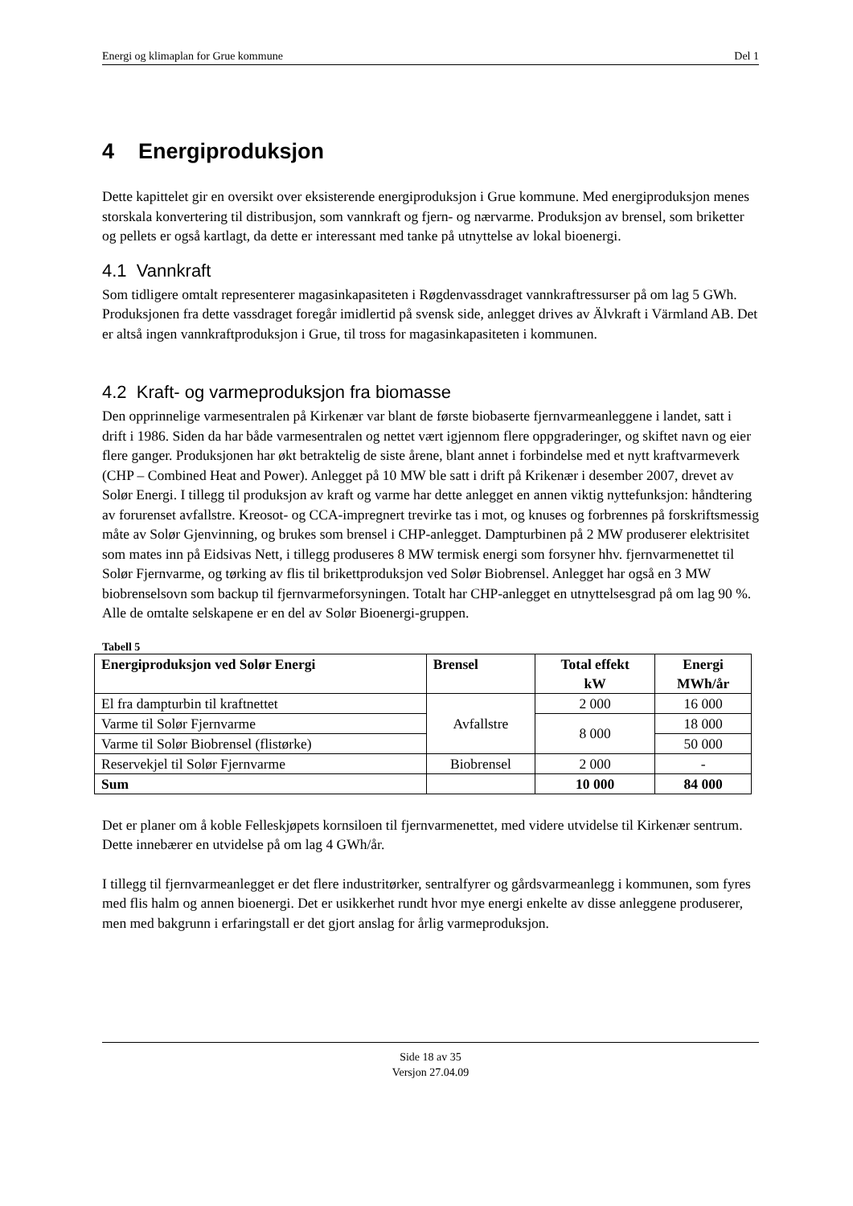Energi og klimaplan for Grue kommune Del 1
4 Energiproduksjon
Dette kapittelet gir en oversikt over eksisterende energiproduksjon i Grue kommune. Med energiproduksjon menes storskala konvertering til distribusjon, som vannkraft og fjern- og nærvarme. Produksjon av brensel, som briketter og pellets er også kartlagt, da dette er interessant med tanke på utnyttelse av lokal bioenergi.
4.1 Vannkraft
Som tidligere omtalt representerer magasinkapasiteten i Røgdenvassdraget vannkraftressurser på om lag 5 GWh. Produksjonen fra dette vassdraget foregår imidlertid på svensk side, anlegget drives av Älvkraft i Värmland AB. Det er altså ingen vannkraftproduksjon i Grue, til tross for magasinkapasiteten i kommunen.
4.2 Kraft- og varmeproduksjon fra biomasse
Den opprinnelige varmesentralen på Kirkenær var blant de første biobaserte fjernvarmeanleggene i landet, satt i drift i 1986. Siden da har både varmesentralen og nettet vært igjennom flere oppgraderinger, og skiftet navn og eier flere ganger. Produksjonen har økt betraktelig de siste årene, blant annet i forbindelse med et nytt kraftvarmeverk (CHP – Combined Heat and Power). Anlegget på 10 MW ble satt i drift på Krikenær i desember 2007, drevet av Solør Energi. I tillegg til produksjon av kraft og varme har dette anlegget en annen viktig nyttefunksjon: håndtering av forurenset avfallstre. Kreosot- og CCA-impregnert trevirke tas i mot, og knuses og forbrennes på forskriftsmessig måte av Solør Gjenvinning, og brukes som brensel i CHP-anlegget. Dampturbinen på 2 MW produserer elektrisitet som mates inn på Eidsivas Nett, i tillegg produseres 8 MW termisk energi som forsyner hhv. fjernvarmenettet til Solør Fjernvarme, og tørking av flis til brikettproduksjon ved Solør Biobrensel. Anlegget har også en 3 MW biobrenselsovn som backup til fjernvarmeforsyningen. Totalt har CHP-anlegget en utnyttelsesgrad på om lag 90 %. Alle de omtalte selskapene er en del av Solør Bioenergi-gruppen.
Tabell 5
| Energiproduksjon ved Solør Energi | Brensel | Total effekt kW | Energi MWh/år |
| --- | --- | --- | --- |
| El fra dampturbin til kraftnettet | Avfallstre | 2 000 | 16 000 |
| Varme til Solør Fjernvarme | | 8 000 | 18 000 |
| Varme til Solør Biobrensel (flistørke) | | | 50 000 |
| Reservekjel til Solør Fjernvarme | Biobrensel | 2 000 | - |
| Sum | | 10 000 | 84 000 |
Det er planer om å koble Felleskjøpets kornsiloen til fjernvarmenettet, med videre utvidelse til Kirkenær sentrum. Dette innebærer en utvidelse på om lag 4 GWh/år.
I tillegg til fjernvarmeanlegget er det flere industritørker, sentralfyrer og gårdsvarmeanlegg i kommunen, som fyres med flis halm og annen bioenergi. Det er usikkerhet rundt hvor mye energi enkelte av disse anleggene produserer, men med bakgrunn i erfaringstall er det gjort anslag for årlig varmeproduksjon.
Side 18 av 35
Versjon 27.04.09